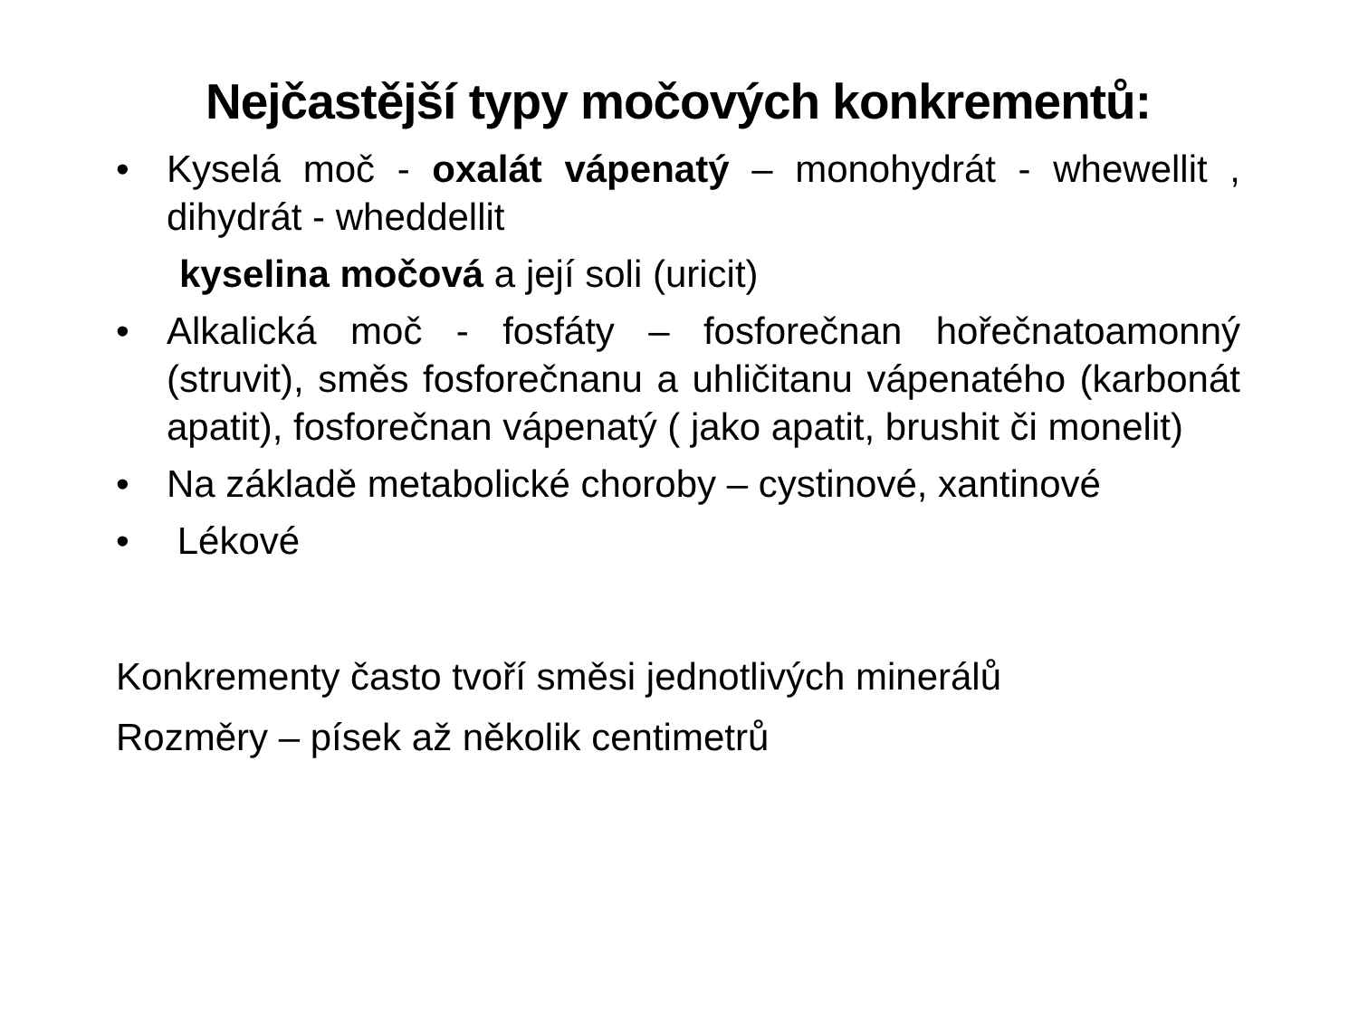Nejčastější typy močových konkrementů:
• Kyselá moč - oxalát vápenatý – monohydrát - whewellit , dihydrát - wheddellit
kyselina močová a její soli (uricit)
• Alkalická moč - fosfáty – fosforečnan hořečnatoamonný (struvit), směs fosforečnanu a uhličitanu vápenatého (karbonát apatit), fosforečnan vápenatý ( jako apatit, brushit či monelit)
• Na základě metabolické choroby – cystinové, xantinové
• Lékové
Konkrementy často tvoří směsi jednotlivých minerálů
Rozměry – písek až několik centimetrů